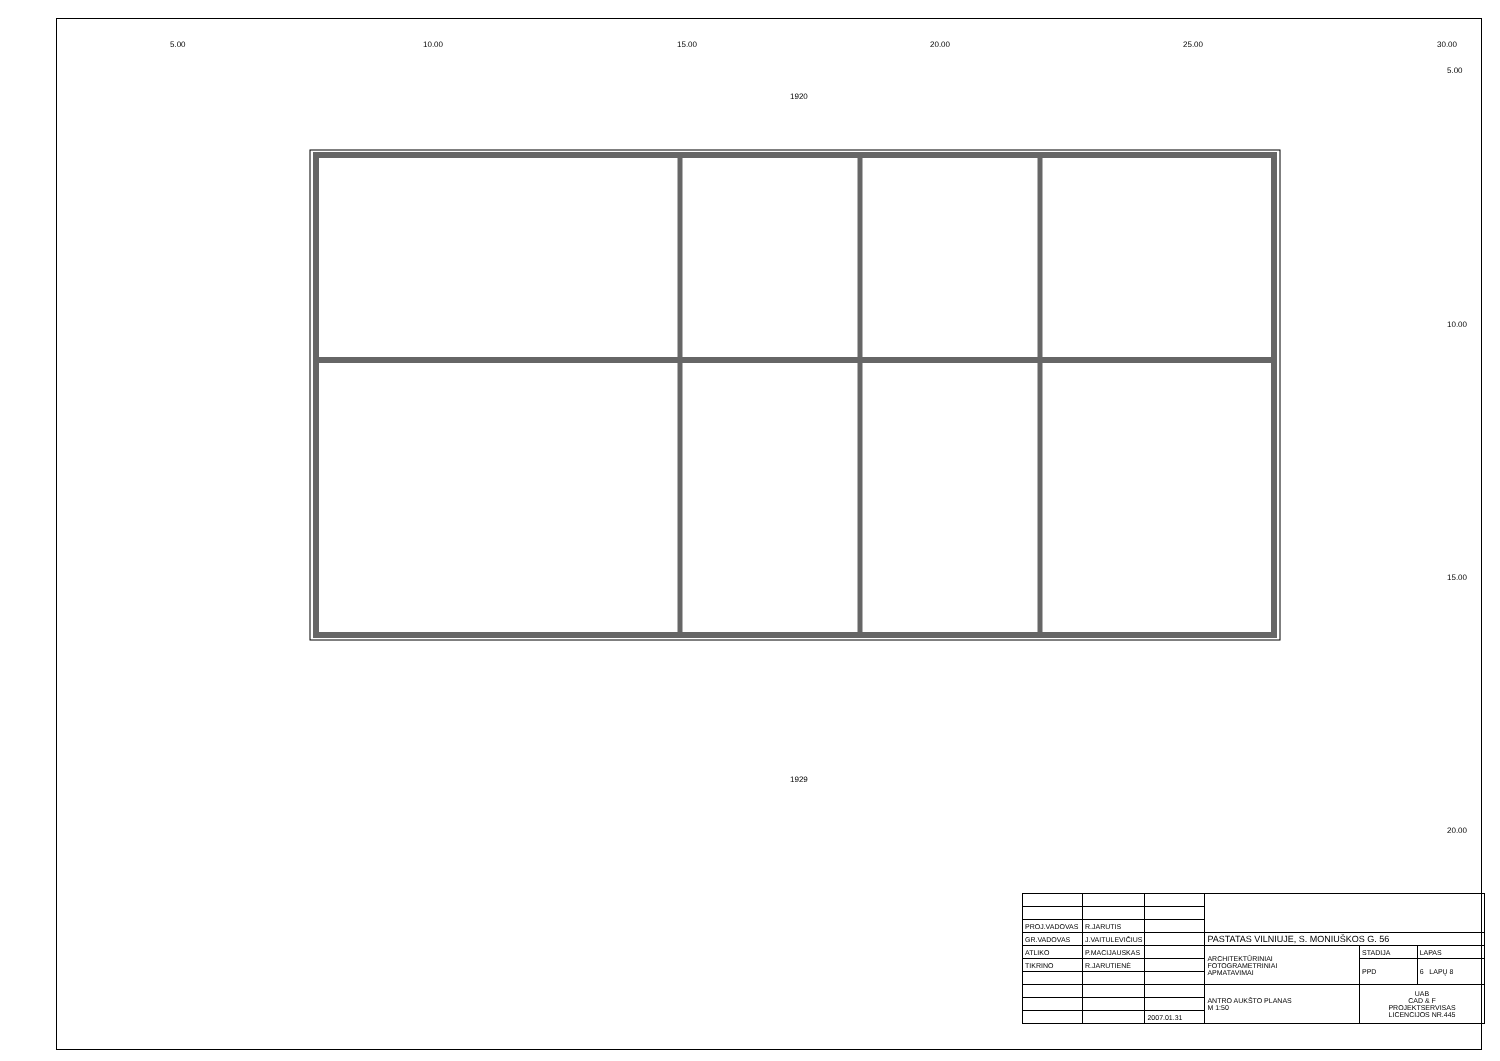5.00 10.00 15.00 20.00 25.00 30.00
5.00
10.00
15.00
20.00
1920
1929
| PROJ.VADOVAS | R.JARUTIS | | | | |
| GR.VADOVAS | J.VAITULEVIČIUS | | PASTATAS VILNIUJE, S. MONIUŠKOS G. 56 | | |
| ATLIKO | P.MACIJAUSKAS | | ARCHITEKTŪRINIAI FOTOGRAMETRINIAI APMATAVIMAI | STADIJA | LAPAS |
| TIKRINO | R.JARUTIENĖ | | | PPD | 6 LAPŲ 8 |
| | | | ANTRO AUKŠTO PLANAS M 1:50 | UAB CAD & F PROJEKTSERVISAS LICENCIJOS NR.445 | |
| | | 2007.01.31 | | | |